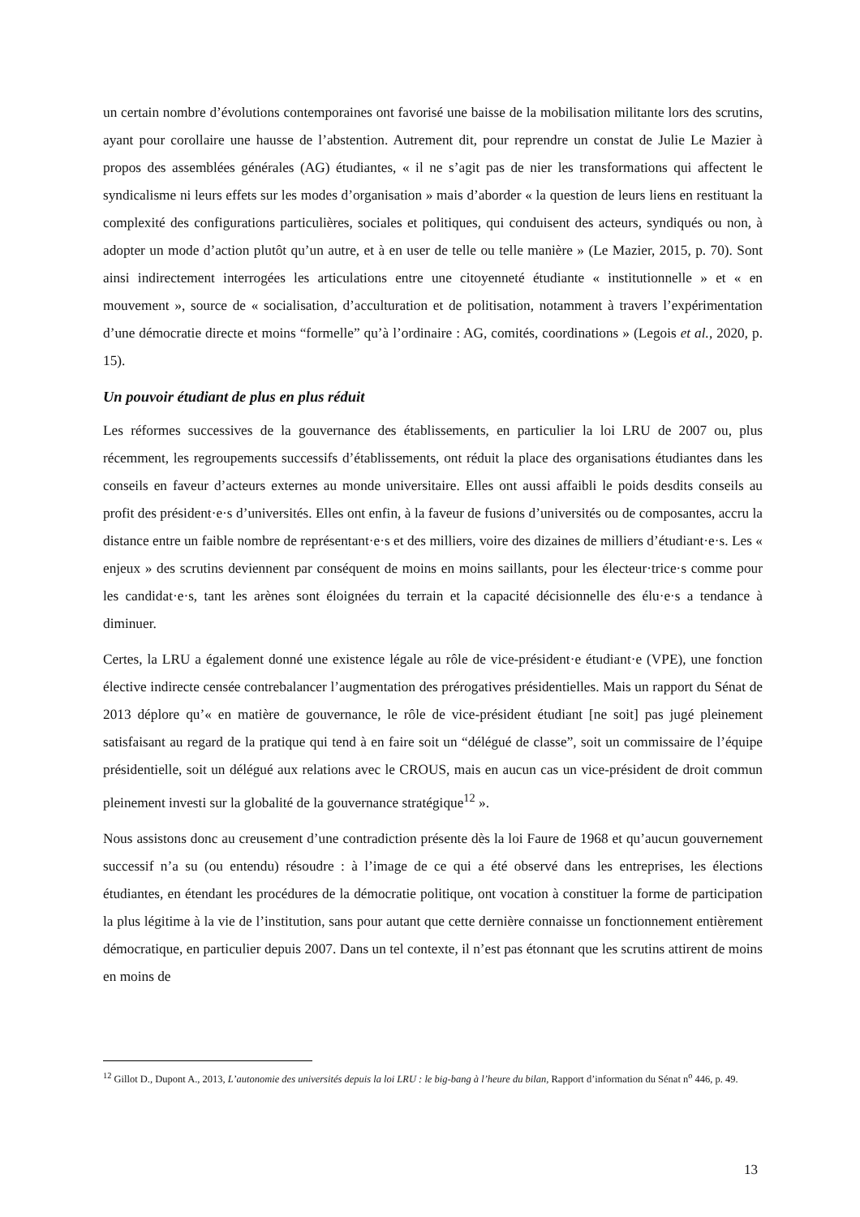un certain nombre d’évolutions contemporaines ont favorisé une baisse de la mobilisation militante lors des scrutins, ayant pour corollaire une hausse de l’abstention. Autrement dit, pour reprendre un constat de Julie Le Mazier à propos des assemblées générales (AG) étudiantes, « il ne s’agit pas de nier les transformations qui affectent le syndicalisme ni leurs effets sur les modes d’organisation » mais d’aborder « la question de leurs liens en restituant la complexité des configurations particulières, sociales et politiques, qui conduisent des acteurs, syndiqués ou non, à adopter un mode d’action plutôt qu’un autre, et à en user de telle ou telle manière » (Le Mazier, 2015, p. 70). Sont ainsi indirectement interrogées les articulations entre une citoyenneté étudiante « institutionnelle » et « en mouvement », source de « socialisation, d’acculturation et de politisation, notamment à travers l’expérimentation d’une démocratie directe et moins “formelle” qu’à l’ordinaire : AG, comités, coordinations » (Legois et al., 2020, p. 15).
Un pouvoir étudiant de plus en plus réduit
Les réformes successives de la gouvernance des établissements, en particulier la loi LRU de 2007 ou, plus récemment, les regroupements successifs d’établissements, ont réduit la place des organisations étudiantes dans les conseils en faveur d’acteurs externes au monde universitaire. Elles ont aussi affaibli le poids desdits conseils au profit des président·e·s d’universités. Elles ont enfin, à la faveur de fusions d’universités ou de composantes, accru la distance entre un faible nombre de représentant·e·s et des milliers, voire des dizaines de milliers d’étudiant·e·s. Les « enjeux » des scrutins deviennent par conséquent de moins en moins saillants, pour les électeur·trice·s comme pour les candidat·e·s, tant les arènes sont éloignées du terrain et la capacité décisionnelle des élu·e·s a tendance à diminuer.
Certes, la LRU a également donné une existence légale au rôle de vice-président·e étudiant·e (VPE), une fonction élective indirecte censée contrebalancer l’augmentation des prérogatives présidentielles. Mais un rapport du Sénat de 2013 déplore qu’« en matière de gouvernance, le rôle de vice-président étudiant [ne soit] pas jugé pleinement satisfaisant au regard de la pratique qui tend à en faire soit un “délégué de classe”, soit un commissaire de l’équipe présidentielle, soit un délégué aux relations avec le CROUS, mais en aucun cas un vice-président de droit commun pleinement investi sur la globalité de la gouvernance stratégique<sup>12</sup> ».
Nous assistons donc au creusement d’une contradiction présente dès la loi Faure de 1968 et qu’aucun gouvernement successif n’a su (ou entendu) résoudre : à l’image de ce qui a été observé dans les entreprises, les élections étudiantes, en étendant les procédures de la démocratie politique, ont vocation à constituer la forme de participation la plus légitime à la vie de l’institution, sans pour autant que cette dernière connaisse un fonctionnement entièrement démocratique, en particulier depuis 2007. Dans un tel contexte, il n’est pas étonnant que les scrutins attirent de moins en moins de
<sup>12</sup> Gillot D., Dupont A., 2013, L’autonomie des universités depuis la loi LRU : le big-bang à l’heure du bilan, Rapport d’information du Sénat n<sup>o</sup> 446, p. 49.
13